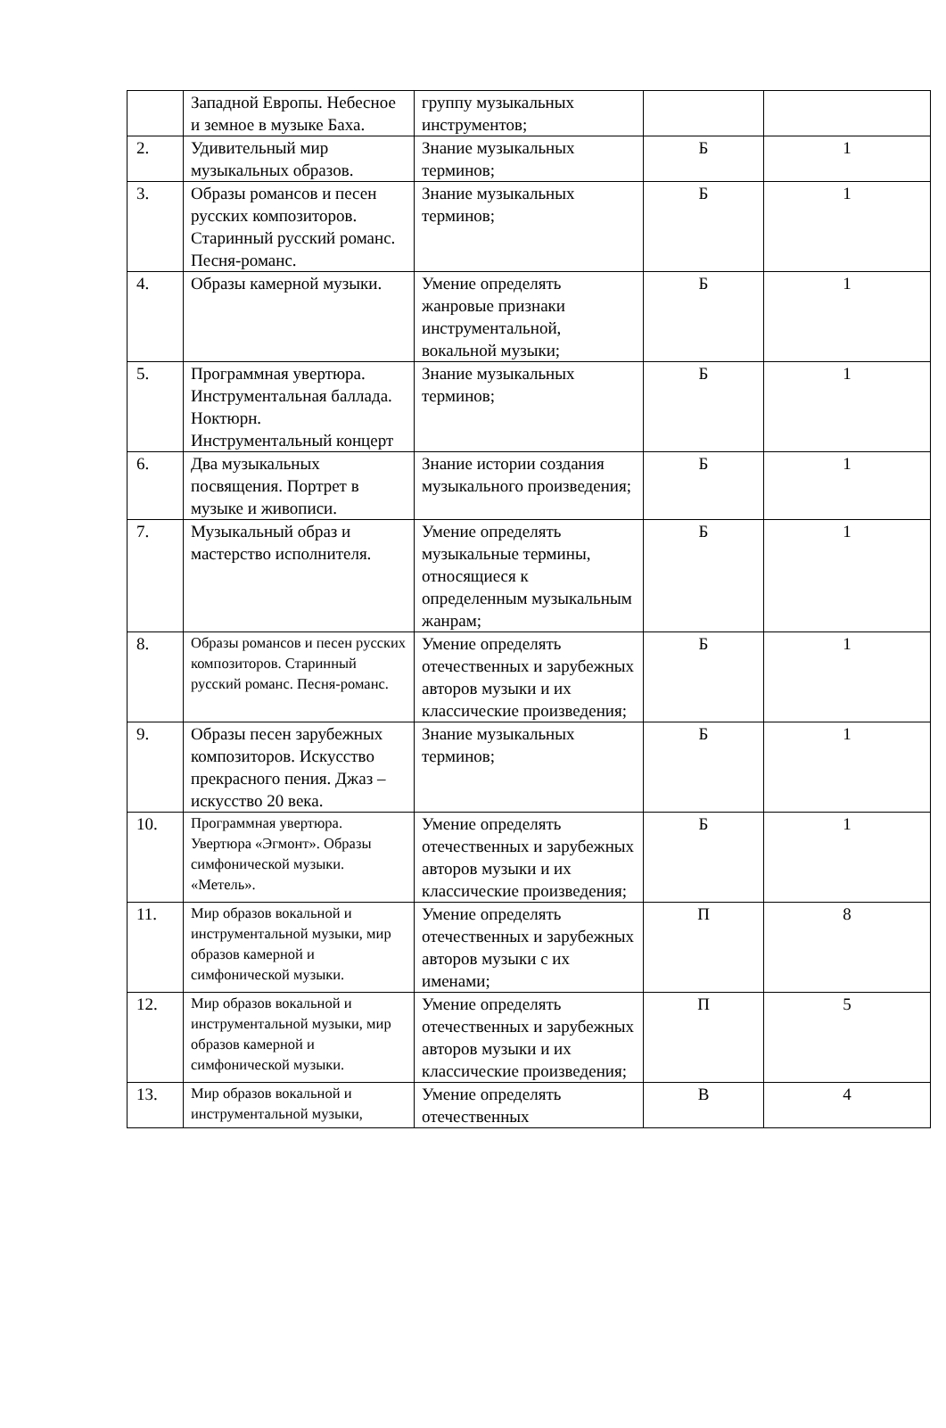| | Западной Европы. Небесное и земное в музыке Баха. | группу музыкальных инструментов; | | |
| 2. | Удивительный мир музыкальных образов. | Знание музыкальных терминов; | Б | 1 |
| 3. | Образы романсов и песен русских композиторов. Старинный русский романс. Песня-романс. | Знание музыкальных терминов; | Б | 1 |
| 4. | Образы камерной музыки. | Умение определять жанровые признаки инструментальной, вокальной музыки; | Б | 1 |
| 5. | Программная увертюра. Инструментальная баллада. Ноктюрн. Инструментальный концерт | Знание музыкальных терминов; | Б | 1 |
| 6. | Два музыкальных посвящения. Портрет в музыке и живописи. | Знание истории создания музыкального произведения; | Б | 1 |
| 7. | Музыкальный образ и мастерство исполнителя. | Умение определять музыкальные термины, относящиеся к определенным музыкальным жанрам; | Б | 1 |
| 8. | Образы романсов и песен русских композиторов. Старинный русский романс. Песня-романс. | Умение определять отечественных и зарубежных авторов музыки и их классические произведения; | Б | 1 |
| 9. | Образы песен зарубежных композиторов. Искусство прекрасного пения. Джаз – искусство 20 века. | Знание музыкальных терминов; | Б | 1 |
| 10. | Программная увертюра. Увертюра «Эгмонт». Образы симфонической музыки. «Метель». | Умение определять отечественных и зарубежных авторов музыки и их классические произведения; | Б | 1 |
| 11. | Мир образов вокальной и инструментальной музыки, мир образов камерной и симфонической музыки. | Умение определять отечественных и зарубежных авторов музыки с их именами; | П | 8 |
| 12. | Мир образов вокальной и инструментальной музыки, мир образов камерной и симфонической музыки. | Умение определять отечественных и зарубежных авторов музыки и их классические произведения; | П | 5 |
| 13. | Мир образов вокальной и инструментальной музыки, | Умение определять отечественных | В | 4 |